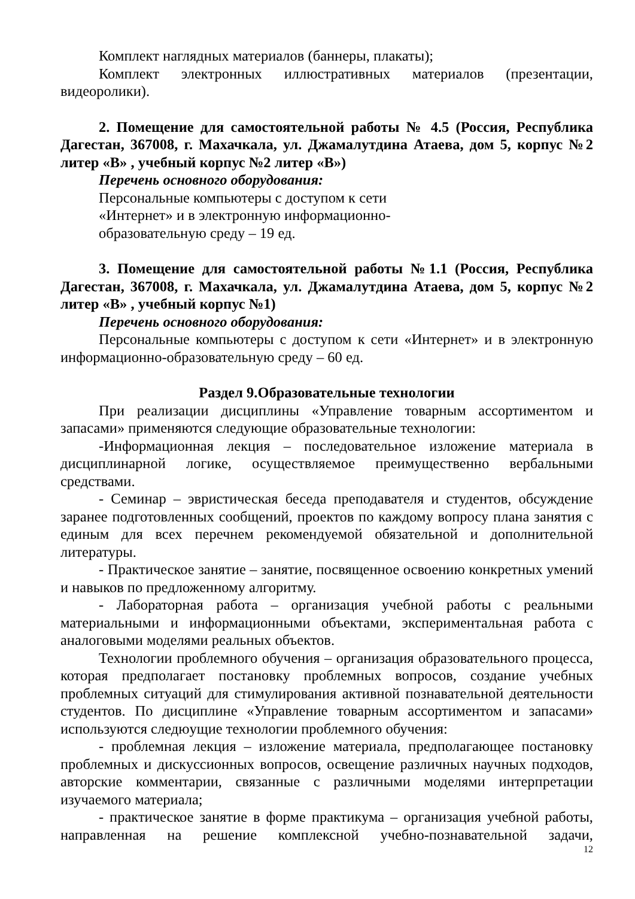Комплект наглядных материалов (баннеры, плакаты);
Комплект электронных иллюстративных материалов (презентации, видеоролики).
2. Помещение для самостоятельной работы № 4.5 (Россия, Республика Дагестан, 367008, г. Махачкала, ул. Джамалутдина Атаева, дом 5, корпус №2 литер «В» , учебный корпус №2 литер «В»)
Перечень основного оборудования:
Персональные компьютеры с доступом к сети
«Интернет» и в электронную информационно-
образовательную среду – 19 ед.
3. Помещение для самостоятельной работы №1.1 (Россия, Республика Дагестан, 367008, г. Махачкала, ул. Джамалутдина Атаева, дом 5, корпус №2 литер «В» , учебный корпус №1)
Перечень основного оборудования:
Персональные компьютеры с доступом к сети «Интернет» и в электронную информационно-образовательную среду – 60 ед.
Раздел 9.Образовательные технологии
При реализации дисциплины «Управление товарным ассортиментом и запасами» применяются следующие образовательные технологии:
-Информационная лекция – последовательное изложение материала в дисциплинарной логике, осуществляемое преимущественно вербальными средствами.
- Семинар – эвристическая беседа преподавателя и студентов, обсуждение заранее подготовленных сообщений, проектов по каждому вопросу плана занятия с единым для всех перечнем рекомендуемой обязательной и дополнительной литературы.
- Практическое занятие – занятие, посвященное освоению конкретных умений и навыков по предложенному алгоритму.
- Лабораторная работа – организация учебной работы с реальными материальными и информационными объектами, экспериментальная работа с аналоговыми моделями реальных объектов.
Технологии проблемного обучения – организация образовательного процесса, которая предполагает постановку проблемных вопросов, создание учебных проблемных ситуаций для стимулирования активной познавательной деятельности студентов. По дисциплине «Управление товарным ассортиментом и запасами» используются следюущие технологии проблемного обучения:
- проблемная лекция – изложение материала, предполагающее постановку проблемных и дискуссионных вопросов, освещение различных научных подходов, авторские комментарии, связанные с различными моделями интерпретации изучаемого материала;
- практическое занятие в форме практикума – организация учебной работы, направленная на решение комплексной учебно-познавательной задачи,
12